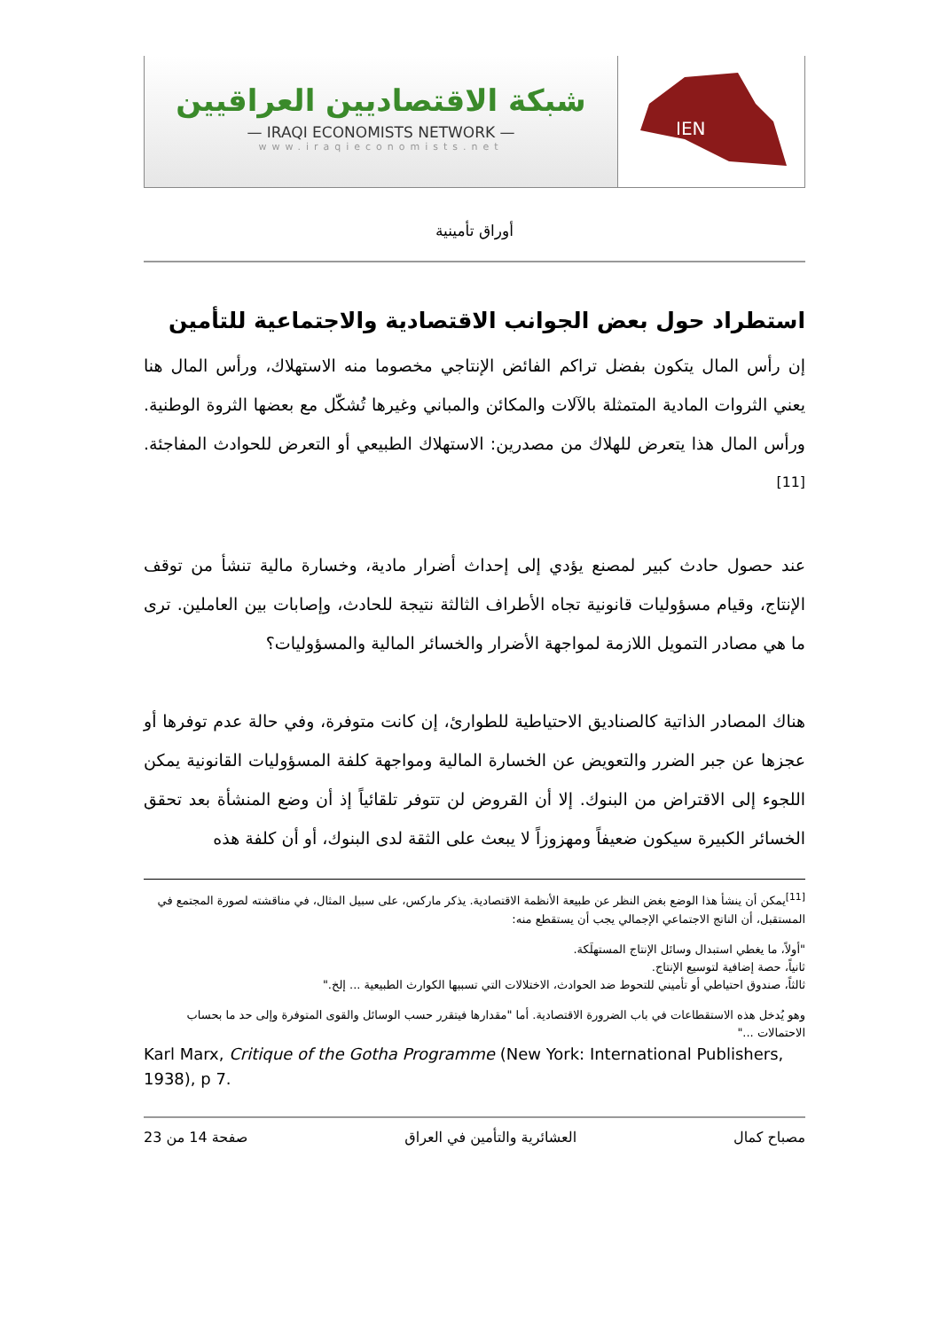شبكة الاقتصاديين العراقيين
— IRAQI ECONOMISTS NETWORK —
www.iraqieconomists.net
IEN
أوراق تأمينية
استطراد حول بعض الجوانب الاقتصادية والاجتماعية للتأمين
إن رأس المال يتكون بفضل تراكم الفائض الإنتاجي مخصوما منه الاستهلاك، ورأس المال هنا يعني الثروات المادية المتمثلة بالآلات والمكائن والمباني وغيرها تُشكّل مع بعضها الثروة الوطنية. ورأس المال هذا يتعرض للهلاك من مصدرين: الاستهلاك الطبيعي أو التعرض للحوادث المفاجئة.<sup>[11]</sup>
عند حصول حادث كبير لمصنع يؤدي إلى إحداث أضرار مادية، وخسارة مالية تنشأ من توقف الإنتاج، وقيام مسؤوليات قانونية تجاه الأطراف الثالثة نتيجة للحادث، وإصابات بين العاملين. ترى ما هي مصادر التمويل اللازمة لمواجهة الأضرار والخسائر المالية والمسؤوليات؟
هناك المصادر الذاتية كالصناديق الاحتياطية للطوارئ، إن كانت متوفرة، وفي حالة عدم توفرها أو عجزها عن جبر الضرر والتعويض عن الخسارة المالية ومواجهة كلفة المسؤوليات القانونية يمكن اللجوء إلى الاقتراض من البنوك. إلا أن القروض لن تتوفر تلقائياً إذ أن وضع المنشأة بعد تحقق الخسائر الكبيرة سيكون ضعيفاً ومهزوزاً لا يبعث على الثقة لدى البنوك، أو أن كلفة هذه
<sup>[11]</sup> يمكن أن ينشأ هذا الوضع بغض النظر عن طبيعة الأنظمة الاقتصادية. يذكر ماركس، على سبيل المثال، في مناقشته لصورة المجتمع في المستقبل، أن الناتج الاجتماعي الإجمالي يجب أن يستقطع منه:
"أولاً، ما يغطي استبدال وسائل الإنتاج المستهلَكة.
ثانياً، حصة إضافية لتوسيع الإنتاج.
ثالثاً، صندوق احتياطي أو تأميني للتحوط ضد الحوادث، الاختلالات التي تسببها الكوارث الطبيعية ... إلخ."
وهو يُدخل هذه الاستقطاعات في باب الضرورة الاقتصادية. أما "مقدارها فيتقرر حسب الوسائل والقوى المتوفرة وإلى حد ما بحساب الاحتمالات ..."
Karl Marx, Critique of the Gotha Programme (New York: International Publishers, 1938), p 7.
مصباح كمال العشائرية والتأمين في العراق صفحة 14 من 23